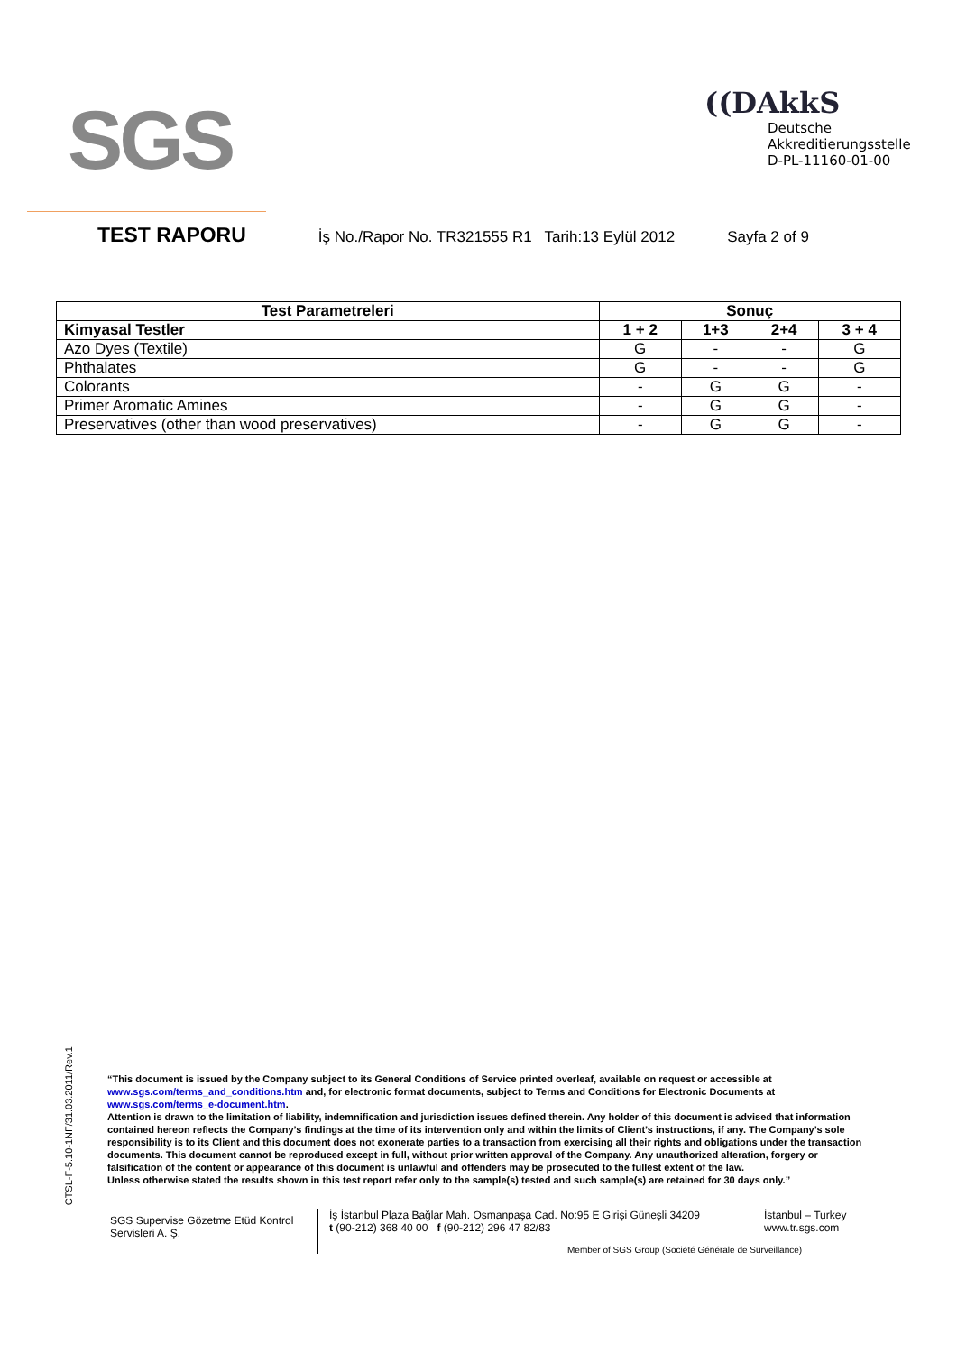SGS
((DAkkS
Deutsche
Akkreditierungsstelle
D-PL-11160-01-00
TEST RAPORU İş No./Rapor No. TR321555 R1 Tarih:13 Eylül 2012 Sayfa 2 of 9
| Test Parametreleri | Sonuç | | | |
| --- | --- | --- | --- | --- |
| Kimyasal Testler | 1 + 2 | 1+3 | 2+4 | 3 + 4 |
| Azo Dyes (Textile) | G | - | - | G |
| Phthalates | G | - | - | G |
| Colorants | - | G | G | - |
| Primer Aromatic Amines | - | G | G | - |
| Preservatives (other than wood preservatives) | - | G | G | - |
CTSL-F-5.10-1NF/31.03.2011/Rev.1
“This document is issued by the Company subject to its General Conditions of Service printed overleaf, available on request or accessible at www.sgs.com/terms_and_conditions.htm and, for electronic format documents, subject to Terms and Conditions for Electronic Documents at www.sgs.com/terms_e-document.htm.
Attention is drawn to the limitation of liability, indemnification and jurisdiction issues defined therein. Any holder of this document is advised that information contained hereon reflects the Company’s findings at the time of its intervention only and within the limits of Client’s instructions, if any. The Company’s sole responsibility is to its Client and this document does not exonerate parties to a transaction from exercising all their rights and obligations under the transaction documents. This document cannot be reproduced except in full, without prior written approval of the Company. Any unauthorized alteration, forgery or falsification of the content or appearance of this document is unlawful and offenders may be prosecuted to the fullest extent of the law.
Unless otherwise stated the results shown in this test report refer only to the sample(s) tested and such sample(s) are retained for 30 days only.”
SGS Supervise Gözetme Etüd Kontrol Servisleri A. Ş.
İş İstanbul Plaza Bağlar Mah. Osmanpaşa Cad. No:95 E Girişi Güneşli 34209
t (90-212) 368 40 00 f (90-212) 296 47 82/83
İstanbul – Turkey
www.tr.sgs.com
Member of SGS Group (Société Générale de Surveillance)